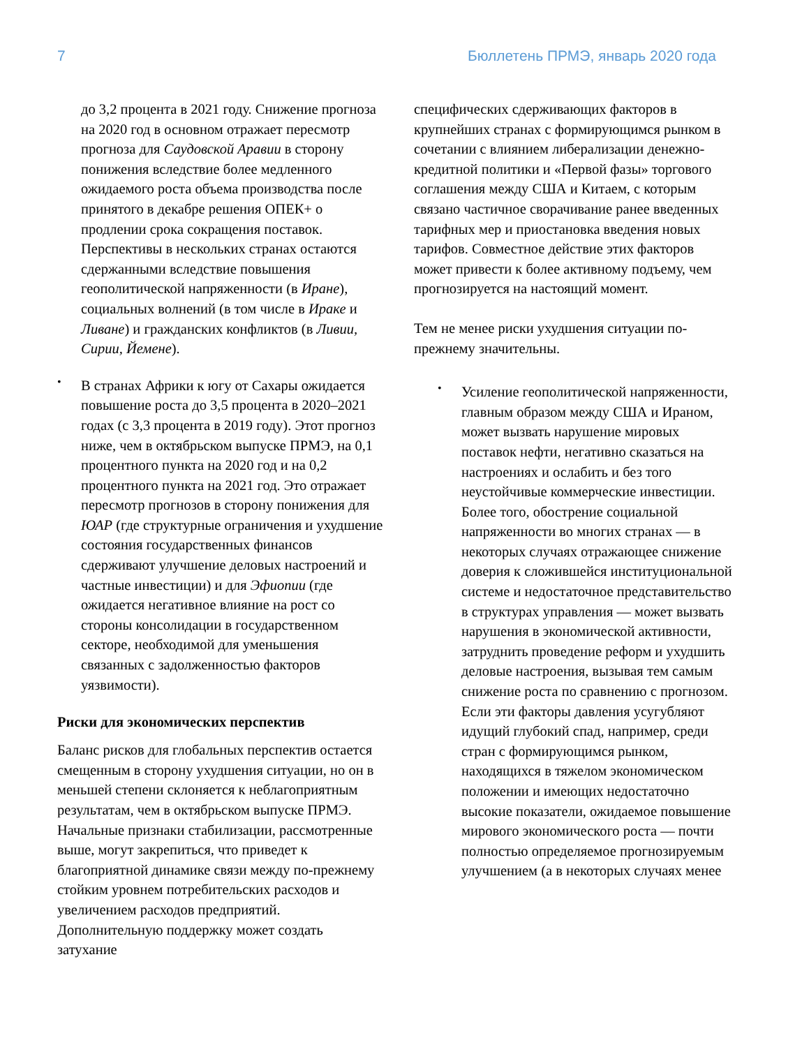7 Бюллетень ПРМЭ, январь 2020 года
до 3,2 процента в 2021 году. Снижение прогноза на 2020 год в основном отражает пересмотр прогноза для Саудовской Аравии в сторону понижения вследствие более медленного ожидаемого роста объема производства после принятого в декабре решения ОПЕК+ о продлении срока сокращения поставок. Перспективы в нескольких странах остаются сдержанными вследствие повышения геополитической напряженности (в Иране), социальных волнений (в том числе в Ираке и Ливане) и гражданских конфликтов (в Ливии, Сирии, Йемене).
•
В странах Африки к югу от Сахары ожидается повышение роста до 3,5 процента в 2020–2021 годах (с 3,3 процента в 2019 году). Этот прогноз ниже, чем в октябрьском выпуске ПРМЭ, на 0,1 процентного пункта на 2020 год и на 0,2 процентного пункта на 2021 год. Это отражает пересмотр прогнозов в сторону понижения для ЮАР (где структурные ограничения и ухудшение состояния государственных финансов сдерживают улучшение деловых настроений и частные инвестиции) и для Эфиопии (где ожидается негативное влияние на рост со стороны консолидации в государственном секторе, необходимой для уменьшения связанных с задолженностью факторов уязвимости).
Риски для экономических перспектив
Баланс рисков для глобальных перспектив остается смещенным в сторону ухудшения ситуации, но он в меньшей степени склоняется к неблагоприятным результатам, чем в октябрьском выпуске ПРМЭ. Начальные признаки стабилизации, рассмотренные выше, могут закрепиться, что приведет к благоприятной динамике связи между по-прежнему стойким уровнем потребительских расходов и увеличением расходов предприятий. Дополнительную поддержку может создать затухание
специфических сдерживающих факторов в крупнейших странах с формирующимся рынком в сочетании с влиянием либерализации денежно-кредитной политики и «Первой фазы» торгового соглашения между США и Китаем, с которым связано частичное сворачивание ранее введенных тарифных мер и приостановка введения новых тарифов. Совместное действие этих факторов может привести к более активному подъему, чем прогнозируется на настоящий момент.
Тем не менее риски ухудшения ситуации по-прежнему значительны.
•
Усиление геополитической напряженности, главным образом между США и Ираном, может вызвать нарушение мировых поставок нефти, негативно сказаться на настроениях и ослабить и без того неустойчивые коммерческие инвестиции. Более того, обострение социальной напряженности во многих странах — в некоторых случаях отражающее снижение доверия к сложившейся институциональной системе и недостаточное представительство в структурах управления — может вызвать нарушения в экономической активности, затруднить проведение реформ и ухудшить деловые настроения, вызывая тем самым снижение роста по сравнению с прогнозом. Если эти факторы давления усугубляют идущий глубокий спад, например, среди стран с формирующимся рынком, находящихся в тяжелом экономическом положении и имеющих недостаточно высокие показатели, ожидаемое повышение мирового экономического роста — почти полностью определяемое прогнозируемым улучшением (а в некоторых случаях менее